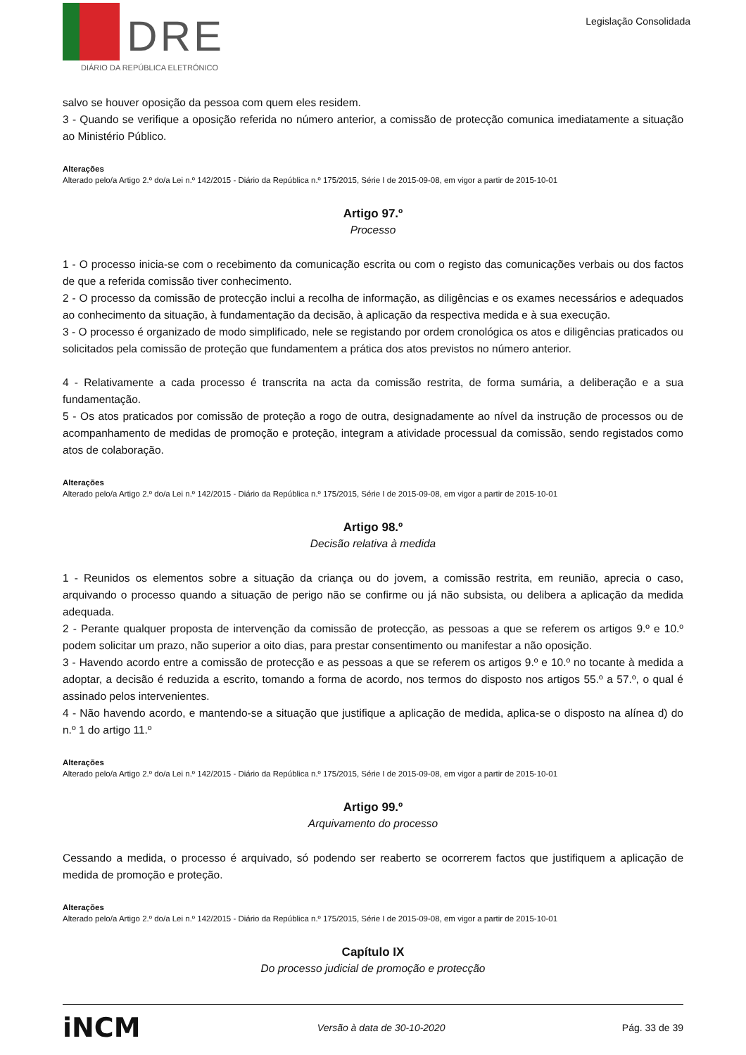DRE
DIÁRIO DA REPÚBLICA ELETRÓNICO
Legislação Consolidada
salvo se houver oposição da pessoa com quem eles residem.
3 - Quando se verifique a oposição referida no número anterior, a comissão de protecção comunica imediatamente a situação ao Ministério Público.
Alterações
Alterado pelo/a Artigo 2.º do/a Lei n.º 142/2015 - Diário da República n.º 175/2015, Série I de 2015-09-08, em vigor a partir de 2015-10-01
Artigo 97.º
Processo
1 - O processo inicia-se com o recebimento da comunicação escrita ou com o registo das comunicações verbais ou dos factos de que a referida comissão tiver conhecimento.
2 - O processo da comissão de protecção inclui a recolha de informação, as diligências e os exames necessários e adequados ao conhecimento da situação, à fundamentação da decisão, à aplicação da respectiva medida e à sua execução.
3 - O processo é organizado de modo simplificado, nele se registando por ordem cronológica os atos e diligências praticados ou solicitados pela comissão de proteção que fundamentem a prática dos atos previstos no número anterior.
4 - Relativamente a cada processo é transcrita na acta da comissão restrita, de forma sumária, a deliberação e a sua fundamentação.
5 - Os atos praticados por comissão de proteção a rogo de outra, designadamente ao nível da instrução de processos ou de acompanhamento de medidas de promoção e proteção, integram a atividade processual da comissão, sendo registados como atos de colaboração.
Alterações
Alterado pelo/a Artigo 2.º do/a Lei n.º 142/2015 - Diário da República n.º 175/2015, Série I de 2015-09-08, em vigor a partir de 2015-10-01
Artigo 98.º
Decisão relativa à medida
1 - Reunidos os elementos sobre a situação da criança ou do jovem, a comissão restrita, em reunião, aprecia o caso, arquivando o processo quando a situação de perigo não se confirme ou já não subsista, ou delibera a aplicação da medida adequada.
2 - Perante qualquer proposta de intervenção da comissão de protecção, as pessoas a que se referem os artigos 9.º e 10.º podem solicitar um prazo, não superior a oito dias, para prestar consentimento ou manifestar a não oposição.
3 - Havendo acordo entre a comissão de protecção e as pessoas a que se referem os artigos 9.º e 10.º no tocante à medida a adoptar, a decisão é reduzida a escrito, tomando a forma de acordo, nos termos do disposto nos artigos 55.º a 57.º, o qual é assinado pelos intervenientes.
4 - Não havendo acordo, e mantendo-se a situação que justifique a aplicação de medida, aplica-se o disposto na alínea d) do n.º 1 do artigo 11.º
Alterações
Alterado pelo/a Artigo 2.º do/a Lei n.º 142/2015 - Diário da República n.º 175/2015, Série I de 2015-09-08, em vigor a partir de 2015-10-01
Artigo 99.º
Arquivamento do processo
Cessando a medida, o processo é arquivado, só podendo ser reaberto se ocorrerem factos que justifiquem a aplicação de medida de promoção e proteção.
Alterações
Alterado pelo/a Artigo 2.º do/a Lei n.º 142/2015 - Diário da República n.º 175/2015, Série I de 2015-09-08, em vigor a partir de 2015-10-01
Capítulo IX
Do processo judicial de promoção e protecção
iNCM Versão à data de 30-10-2020 Pág. 33 de 39